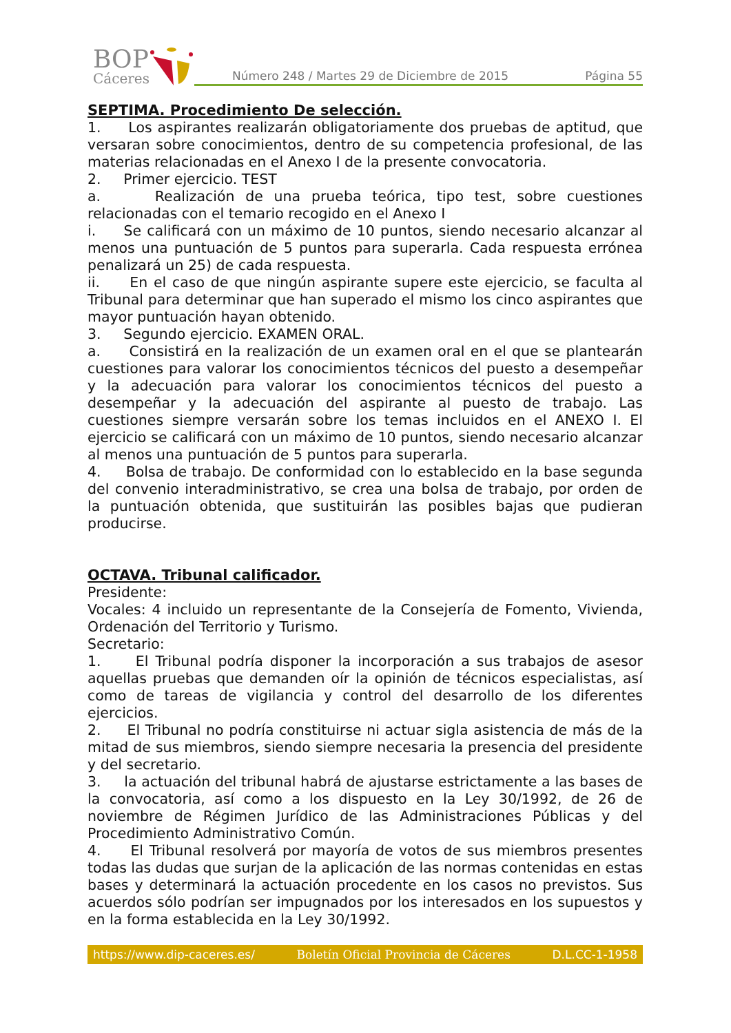BOP
Cáceres
Número 248 / Martes 29 de Diciembre de 2015 Página 55
SEPTIMA. Procedimiento De selección.
1. Los aspirantes realizarán obligatoriamente dos pruebas de aptitud, que versaran sobre conocimientos, dentro de su competencia profesional, de las materias relacionadas en el Anexo I de la presente convocatoria.
2. Primer ejercicio. TEST
a. Realización de una prueba teórica, tipo test, sobre cuestiones relacionadas con el temario recogido en el Anexo I
i. Se calificará con un máximo de 10 puntos, siendo necesario alcanzar al menos una puntuación de 5 puntos para superarla. Cada respuesta errónea penalizará un 25) de cada respuesta.
ii. En el caso de que ningún aspirante supere este ejercicio, se faculta al Tribunal para determinar que han superado el mismo los cinco aspirantes que mayor puntuación hayan obtenido.
3. Segundo ejercicio. EXAMEN ORAL.
a. Consistirá en la realización de un examen oral en el que se plantearán cuestiones para valorar los conocimientos técnicos del puesto a desempeñar y la adecuación para valorar los conocimientos técnicos del puesto a desempeñar y la adecuación del aspirante al puesto de trabajo. Las cuestiones siempre versarán sobre los temas incluidos en el ANEXO I. El ejercicio se calificará con un máximo de 10 puntos, siendo necesario alcanzar al menos una puntuación de 5 puntos para superarla.
4. Bolsa de trabajo. De conformidad con lo establecido en la base segunda del convenio interadministrativo, se crea una bolsa de trabajo, por orden de la puntuación obtenida, que sustituirán las posibles bajas que pudieran producirse.
OCTAVA. Tribunal calificador.
Presidente:
Vocales: 4 incluido un representante de la Consejería de Fomento, Vivienda, Ordenación del Territorio y Turismo.
Secretario:
1. El Tribunal podría disponer la incorporación a sus trabajos de asesor aquellas pruebas que demanden oír la opinión de técnicos especialistas, así como de tareas de vigilancia y control del desarrollo de los diferentes ejercicios.
2. El Tribunal no podría constituirse ni actuar sigla asistencia de más de la mitad de sus miembros, siendo siempre necesaria la presencia del presidente y del secretario.
3. la actuación del tribunal habrá de ajustarse estrictamente a las bases de la convocatoria, así como a los dispuesto en la Ley 30/1992, de 26 de noviembre de Régimen Jurídico de las Administraciones Públicas y del Procedimiento Administrativo Común.
4. El Tribunal resolverá por mayoría de votos de sus miembros presentes todas las dudas que surjan de la aplicación de las normas contenidas en estas bases y determinará la actuación procedente en los casos no previstos. Sus acuerdos sólo podrían ser impugnados por los interesados en los supuestos y en la forma establecida en la Ley 30/1992.
https://www.dip-caceres.es/ Boletín Oficial Provincia de Cáceres D.L.CC-1-1958